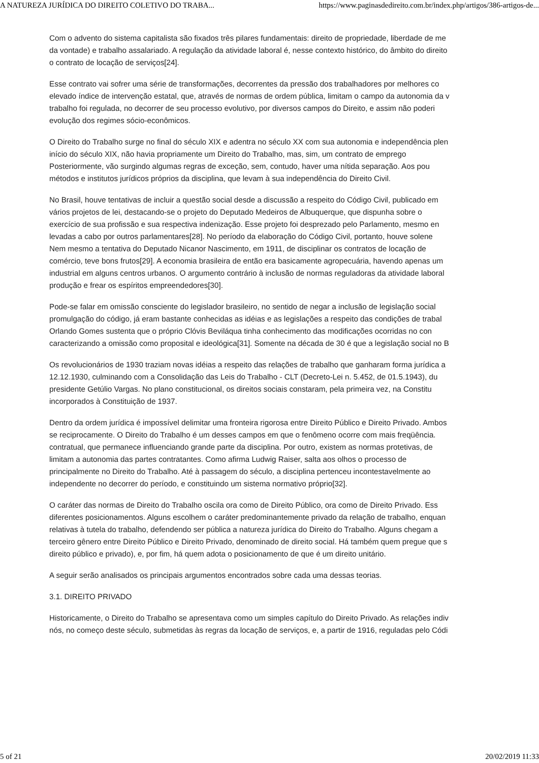A NATUREZA JURÍDICA DO DIREITO COLETIVO DO TRABA... https://www.paginasdedireito.com.br/index.php/artigos/386-artigos-de...
Com o advento do sistema capitalista são fixados três pilares fundamentais: direito de propriedade, liberdade de me
da vontade) e trabalho assalariado. A regulação da atividade laboral é, nesse contexto histórico, do âmbito do direito
o contrato de locação de serviços[24].
Esse contrato vai sofrer uma série de transformações, decorrentes da pressão dos trabalhadores por melhores co
elevado índice de intervenção estatal, que, através de normas de ordem pública, limitam o campo da autonomia da v
trabalho foi regulada, no decorrer de seu processo evolutivo, por diversos campos do Direito, e assim não poderi
evolução dos regimes sócio-econômicos.
O Direito do Trabalho surge no final do século XIX e adentra no século XX com sua autonomia e independência plen
início do século XIX, não havia propriamente um Direito do Trabalho, mas, sim, um contrato de emprego
Posteriormente, vão surgindo algumas regras de exceção, sem, contudo, haver uma nítida separação. Aos pou
métodos e institutos jurídicos próprios da disciplina, que levam à sua independência do Direito Civil.
No Brasil, houve tentativas de incluir a questão social desde a discussão a respeito do Código Civil, publicado em
vários projetos de lei, destacando-se o projeto do Deputado Medeiros de Albuquerque, que dispunha sobre o
exercício de sua profissão e sua respectiva indenização. Esse projeto foi desprezado pelo Parlamento, mesmo en
levadas a cabo por outros parlamentares[28]. No período da elaboração do Código Civil, portanto, houve solene
Nem mesmo a tentativa do Deputado Nicanor Nascimento, em 1911, de disciplinar os contratos de locação de
comércio, teve bons frutos[29]. A economia brasileira de então era basicamente agropecuária, havendo apenas um
industrial em alguns centros urbanos. O argumento contrário à inclusão de normas reguladoras da atividade laboral
produção e frear os espíritos empreendedores[30].
Pode-se falar em omissão consciente do legislador brasileiro, no sentido de negar a inclusão de legislação social
promulgação do código, já eram bastante conhecidas as idéias e as legislações a respeito das condições de trabal
Orlando Gomes sustenta que o próprio Clóvis Beviláqua tinha conhecimento das modificações ocorridas no con
caracterizando a omissão como proposital e ideológica[31]. Somente na década de 30 é que a legislação social no B
Os revolucionários de 1930 traziam novas idéias a respeito das relações de trabalho que ganharam forma jurídica a
12.12.1930, culminando com a Consolidação das Leis do Trabalho - CLT (Decreto-Lei n. 5.452, de 01.5.1943), du
presidente Getúlio Vargas. No plano constitucional, os direitos sociais constaram, pela primeira vez, na Constitu
incorporados à Constituição de 1937.
Dentro da ordem jurídica é impossível delimitar uma fronteira rigorosa entre Direito Público e Direito Privado. Ambos
se reciprocamente. O Direito do Trabalho é um desses campos em que o fenômeno ocorre com mais freqüência.
contratual, que permanece influenciando grande parte da disciplina. Por outro, existem as normas protetivas, de
limitam a autonomia das partes contratantes. Como afirma Ludwig Raiser, salta aos olhos o processo de
principalmente no Direito do Trabalho. Até à passagem do século, a disciplina pertenceu incontestavelmente ao
independente no decorrer do período, e constituindo um sistema normativo próprio[32].
O caráter das normas de Direito do Trabalho oscila ora como de Direito Público, ora como de Direito Privado. Ess
diferentes posicionamentos. Alguns escolhem o caráter predominantemente privado da relação de trabalho, enquan
relativas à tutela do trabalho, defendendo ser pública a natureza jurídica do Direito do Trabalho. Alguns chegam a
terceiro gênero entre Direito Público e Direito Privado, denominado de direito social. Há também quem pregue que s
direito público e privado), e, por fim, há quem adota o posicionamento de que é um direito unitário.
A seguir serão analisados os principais argumentos encontrados sobre cada uma dessas teorias.
3.1. DIREITO PRIVADO
Historicamente, o Direito do Trabalho se apresentava como um simples capítulo do Direito Privado. As relações indiv
nós, no começo deste século, submetidas às regras da locação de serviços, e, a partir de 1916, reguladas pelo Códi
5 of 21 20/02/2019 11:33